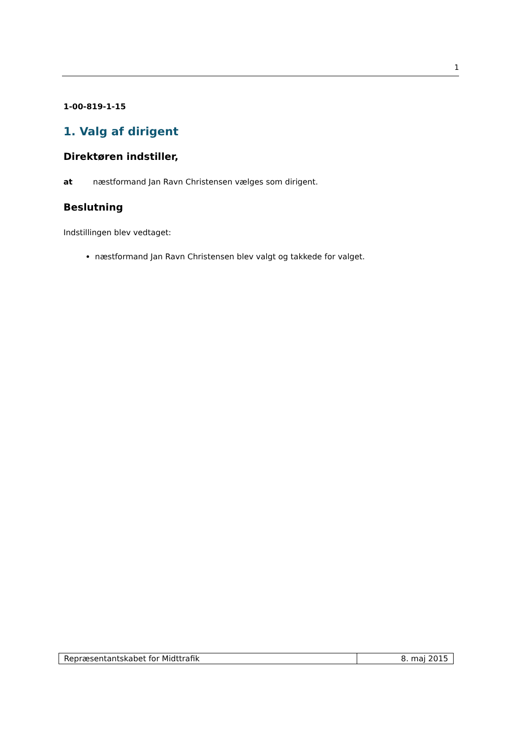1
1-00-819-1-15
1. Valg af dirigent
Direktøren indstiller,
at næstformand Jan Ravn Christensen vælges som dirigent.
Beslutning
Indstillingen blev vedtaget:
næstformand Jan Ravn Christensen blev valgt og takkede for valget.
| Repræsentantskabet for Midttrafik | 8. maj 2015 |